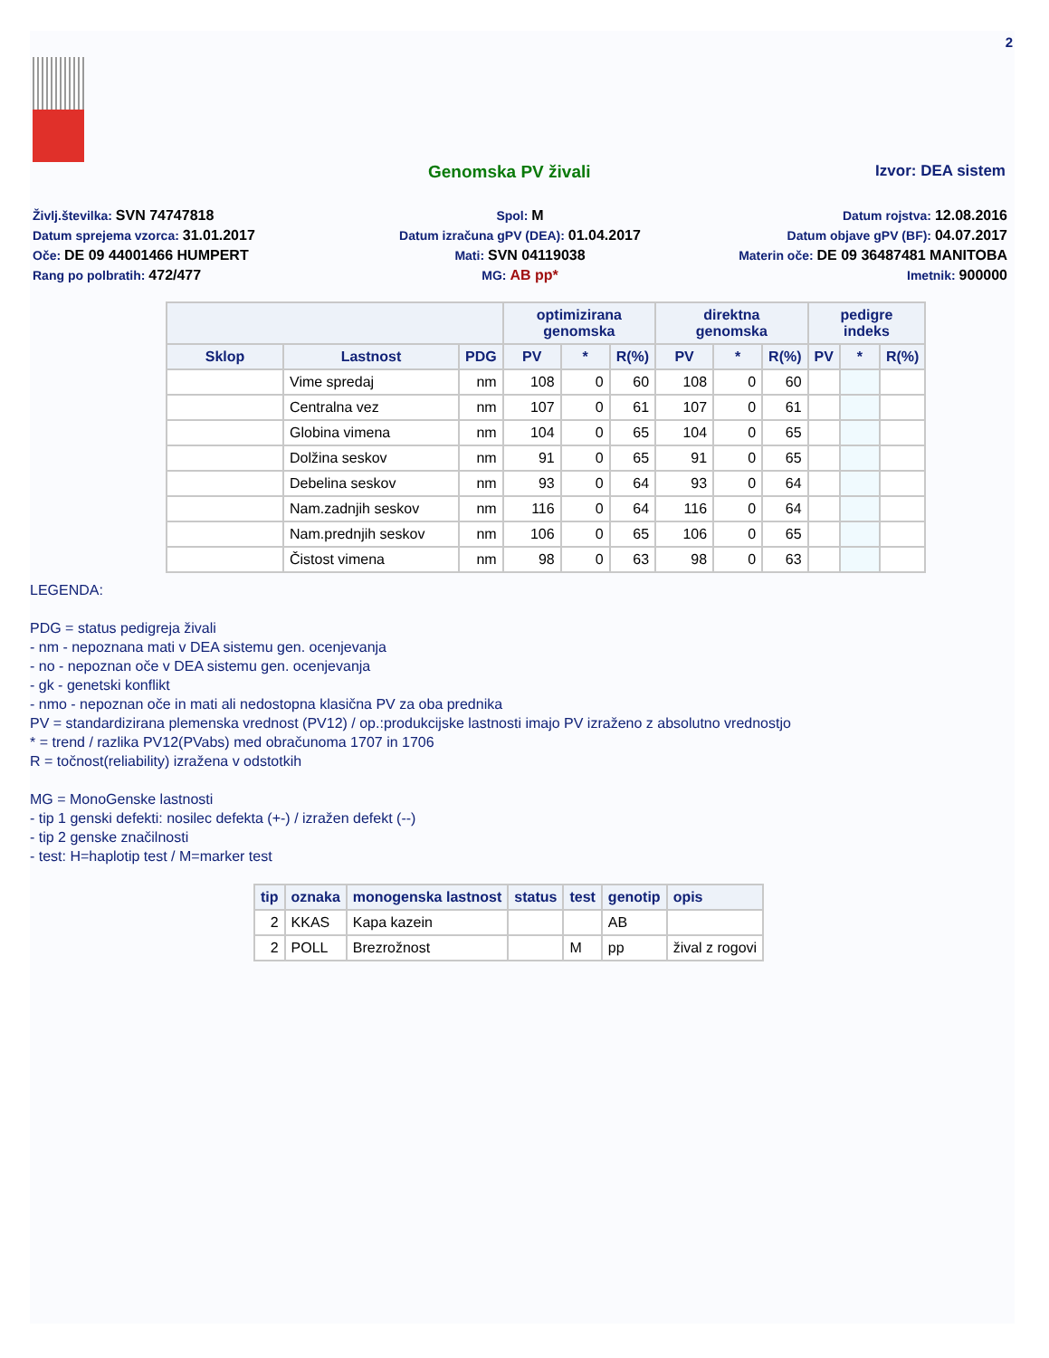2
Genomska PV živali Izvor: DEA sistem
Življ.številka: SVN 74747818
Spol: M
Datum rojstva: 12.08.2016
Datum sprejema vzorca: 31.01.2017
Datum izračuna gPV (DEA): 01.04.2017
Datum objave gPV (BF): 04.07.2017
Oče: DE 09 44001466 HUMPERT
Mati: SVN 04119038
Materin oče: DE 09 36487481 MANITOBA
Rang po polbratih: 472/477
MG: AB pp*
Imetnik: 900000
| | | | optimizirana genomska | | | direktna genomska | | | pedigre indeks | | |
| --- | --- | --- | --- | --- | --- | --- | --- | --- | --- | --- | --- |
| Sklop | Lastnost | PDG | PV | * | R(%) | PV | * | R(%) | PV | * | R(%) |
| | Vime spredaj | nm | 108 | 0 | 60 | 108 | 0 | 60 | | | |
| | Centralna vez | nm | 107 | 0 | 61 | 107 | 0 | 61 | | | |
| | Globina vimena | nm | 104 | 0 | 65 | 104 | 0 | 65 | | | |
| | Dolžina seskov | nm | 91 | 0 | 65 | 91 | 0 | 65 | | | |
| | Debelina seskov | nm | 93 | 0 | 64 | 93 | 0 | 64 | | | |
| | Nam.zadnjih seskov | nm | 116 | 0 | 64 | 116 | 0 | 64 | | | |
| | Nam.prednjih seskov | nm | 106 | 0 | 65 | 106 | 0 | 65 | | | |
| | Čistost vimena | nm | 98 | 0 | 63 | 98 | 0 | 63 | | | |
LEGENDA:
PDG = status pedigreja živali
- nm - nepoznana mati v DEA sistemu gen. ocenjevanja
- no - nepoznan oče v DEA sistemu gen. ocenjevanja
- gk - genetski konflikt
- nmo - nepoznan oče in mati ali nedostopna klasična PV za oba prednika
PV = standardizirana plemenska vrednost (PV12) / op.:produkcijske lastnosti imajo PV izraženo z absolutno vrednostjo
* = trend / razlika PV12(PVabs) med obračunoma 1707 in 1706
R = točnost(reliability) izražena v odstotkih
MG = MonoGenske lastnosti
- tip 1 genski defekti: nosilec defekta (+-) / izražen defekt (--)
- tip 2 genske značilnosti
- test: H=haplotip test / M=marker test
| tip | oznaka | monogenska lastnost | status | test | genotip | opis |
| --- | --- | --- | --- | --- | --- | --- |
| 2 | KKAS | Kapa kazein | | | AB | |
| 2 | POLL | Brezrožnost | | M | pp | žival z rogovi |